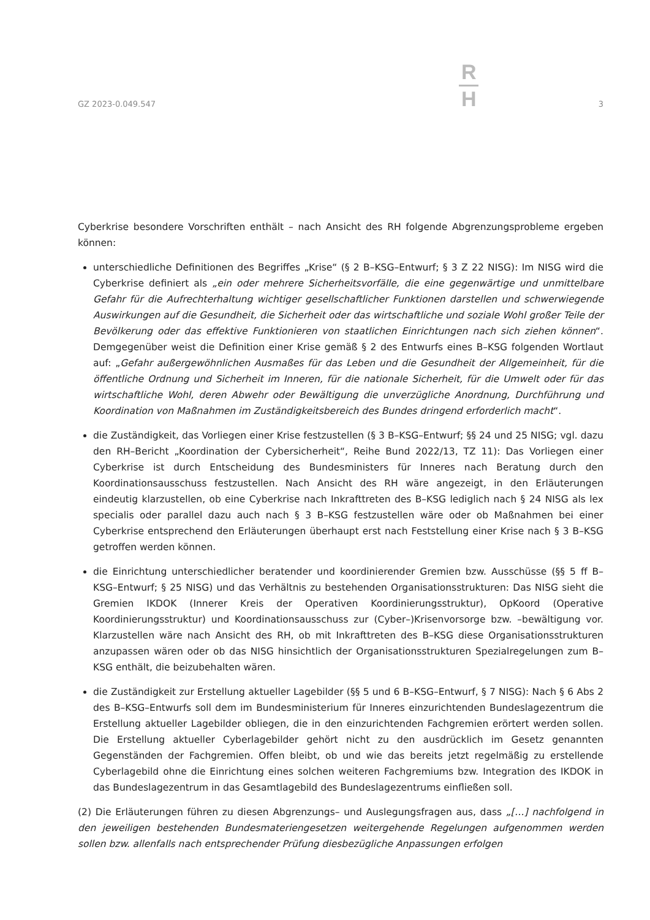GZ 2023-0.049.547
R
H
3
Cyberkrise besondere Vorschriften enthält – nach Ansicht des RH folgende Abgrenzungsprobleme ergeben können:
unterschiedliche Definitionen des Begriffes „Krise“ (§ 2 B–KSG–Entwurf; § 3 Z 22 NISG): Im NISG wird die Cyberkrise definiert als „ein oder mehrere Sicherheitsvorfälle, die eine gegenwärtige und unmittelbare Gefahr für die Aufrechterhaltung wichtiger gesellschaftlicher Funktionen darstellen und schwerwiegende Auswirkungen auf die Gesundheit, die Sicherheit oder das wirtschaftliche und soziale Wohl großer Teile der Bevölkerung oder das effektive Funktionieren von staatlichen Einrichtungen nach sich ziehen können“. Demgegenüber weist die Definition einer Krise gemäß § 2 des Entwurfs eines B–KSG folgenden Wortlaut auf: „Gefahr außergewöhnlichen Ausmaßes für das Leben und die Gesundheit der Allgemeinheit, für die öffentliche Ordnung und Sicherheit im Inneren, für die nationale Sicherheit, für die Umwelt oder für das wirtschaftliche Wohl, deren Abwehr oder Bewältigung die unverzügliche Anordnung, Durchführung und Koordination von Maßnahmen im Zuständigkeitsbereich des Bundes dringend erforderlich macht“.
die Zuständigkeit, das Vorliegen einer Krise festzustellen (§ 3 B–KSG–Entwurf; §§ 24 und 25 NISG; vgl. dazu den RH–Bericht „Koordination der Cybersicherheit“, Reihe Bund 2022/13, TZ 11): Das Vorliegen einer Cyberkrise ist durch Entscheidung des Bundesministers für Inneres nach Beratung durch den Koordinationsausschuss festzustellen. Nach Ansicht des RH wäre angezeigt, in den Erläuterungen eindeutig klarzustellen, ob eine Cyberkrise nach Inkrafttreten des B–KSG lediglich nach § 24 NISG als lex specialis oder parallel dazu auch nach § 3 B–KSG festzustellen wäre oder ob Maßnahmen bei einer Cyberkrise entsprechend den Erläuterungen überhaupt erst nach Feststellung einer Krise nach § 3 B–KSG getroffen werden können.
die Einrichtung unterschiedlicher beratender und koordinierender Gremien bzw. Ausschüsse (§§ 5 ff B–KSG–Entwurf; § 25 NISG) und das Verhältnis zu bestehenden Organisationsstrukturen: Das NISG sieht die Gremien IKDOK (Innerer Kreis der Operativen Koordinierungsstruktur), OpKoord (Operative Koordinierungsstruktur) und Koordinationsausschuss zur (Cyber–)Krisenvorsorge bzw. –bewältigung vor. Klarzustellen wäre nach Ansicht des RH, ob mit Inkrafttreten des B–KSG diese Organisationsstrukturen anzupassen wären oder ob das NISG hinsichtlich der Organisationsstrukturen Spezialregelungen zum B–KSG enthält, die beizubehalten wären.
die Zuständigkeit zur Erstellung aktueller Lagebilder (§§ 5 und 6 B–KSG–Entwurf, § 7 NISG): Nach § 6 Abs 2 des B–KSG–Entwurfs soll dem im Bundesministerium für Inneres einzurichtenden Bundeslagezentrum die Erstellung aktueller Lagebilder obliegen, die in den einzurichtenden Fachgremien erörtert werden sollen. Die Erstellung aktueller Cyberlagebilder gehört nicht zu den ausdrücklich im Gesetz genannten Gegenständen der Fachgremien. Offen bleibt, ob und wie das bereits jetzt regelmäßig zu erstellende Cyberlagebild ohne die Einrichtung eines solchen weiteren Fachgremiums bzw. Integration des IKDOK in das Bundeslagezentrum in das Gesamtlagebild des Bundeslagezentrums einfließen soll.
(2) Die Erläuterungen führen zu diesen Abgrenzungs– und Auslegungsfragen aus, dass „[…] nachfolgend in den jeweiligen bestehenden Bundesmateriengesetzen weitergehende Regelungen aufgenommen werden sollen bzw. allenfalls nach entsprechender Prüfung diesbezügliche Anpassungen erfolgen